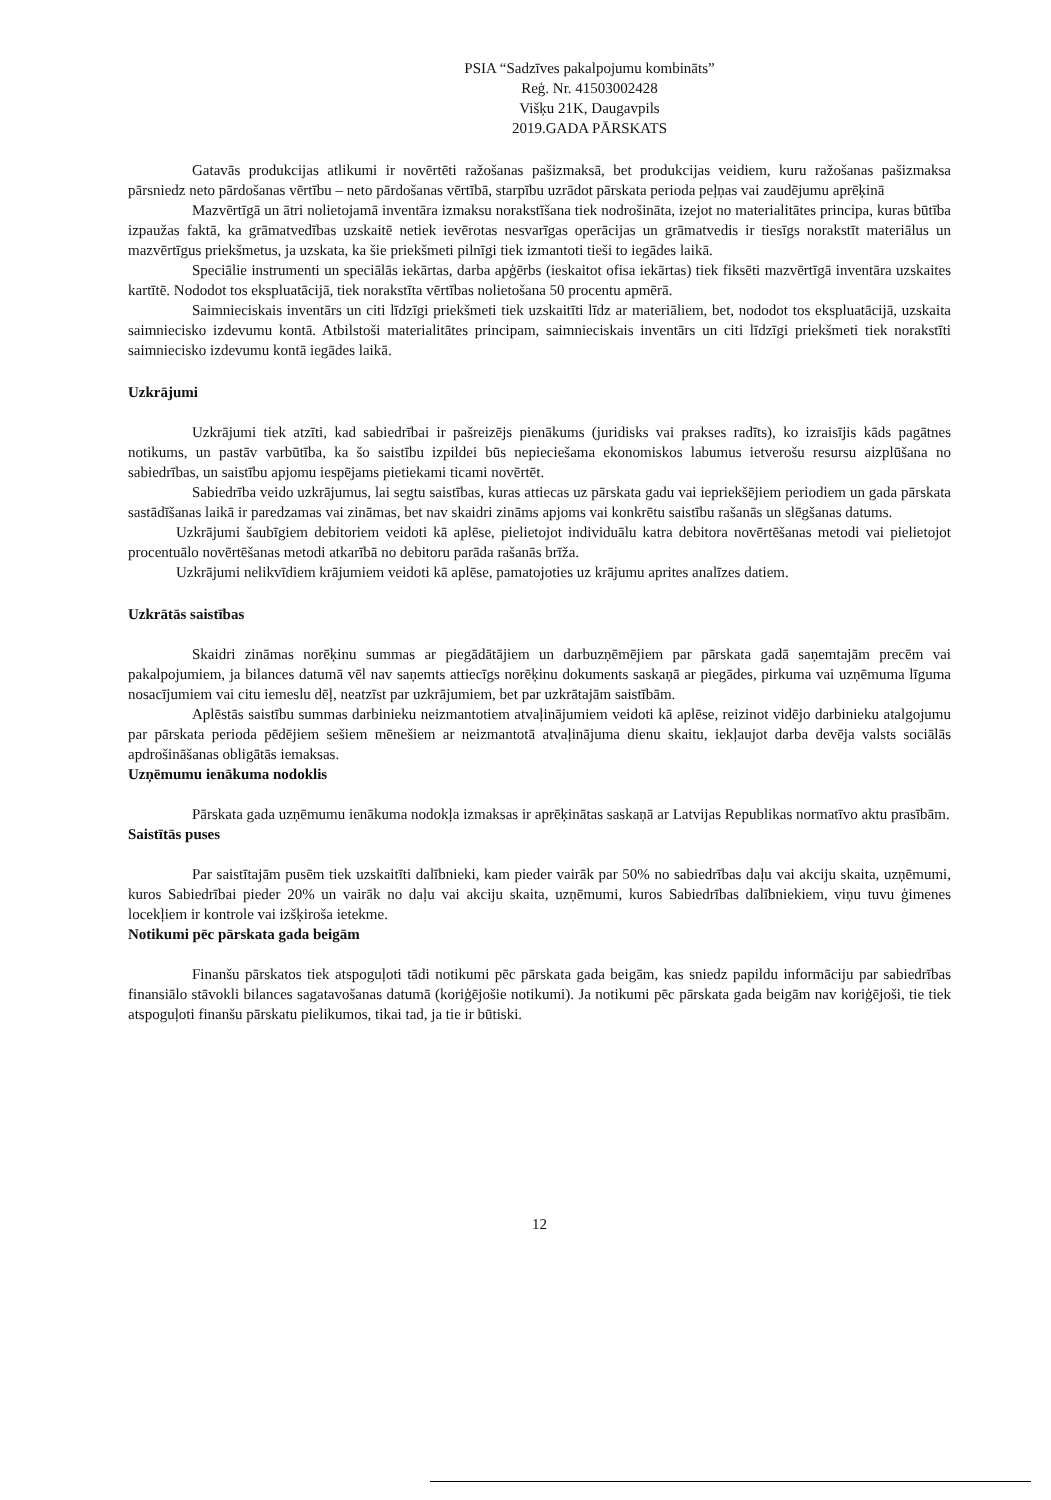PSIA “Sadzīves pakalpojumu kombināts”
Reģ. Nr. 41503002428
Višķu 21K, Daugavpils
2019.GADA PĀRSKATS
Gatavās produkcijas atlikumi ir novērtēti ražošanas pašizmaksā, bet produkcijas veidiem, kuru ražošanas pašizmaksa pārsniedz neto pārdošanas vērtību – neto pārdošanas vērtībā, starpību uzrādot pārskata perioda peļņas vai zaudējumu aprēķinā
Mazvērtīgā un ātri nolietojamā inventāra izmaksu norakstīšana tiek nodrošināta, izejot no materialitātes principa, kuras būtība izpaužas faktā, ka grāmatvedības uzskaitē netiek ievērotas nesvarīgas operācijas un grāmatvedis ir tiesīgs norakstīt materiālus un mazvērtīgus priekšmetus, ja uzskata, ka šie priekšmeti pilnīgi tiek izmantoti tieši to iegādes laikā.
Speciālie instrumenti un speciālās iekārtas, darba apģērbs (ieskaitot ofisa iekārtas) tiek fiksēti mazvērtīgā inventāra uzskaites kartītē. Nododot tos ekspluatācijā, tiek norakstīta vērtības nolietošana 50 procentu apmērā.
Saimnieciskais inventārs un citi līdzīgi priekšmeti tiek uzskaitīti līdz ar materiāliem, bet, nododot tos ekspluatācijā, uzskaita saimniecisko izdevumu kontā. Atbilstoši materialitātes principam, saimnieciskais inventārs un citi līdzīgi priekšmeti tiek norakstīti saimniecisko izdevumu kontā iegādes laikā.
Uzkrājumi
Uzkrājumi tiek atzīti, kad sabiedrībai ir pašreizējs pienākums (juridisks vai prakses radīts), ko izraisījis kāds pagātnes notikums, un pastāv varbūtība, ka šo saistību izpildei būs nepieciešama ekonomiskos labumus ietverošu resursu aizplūšana no sabiedrības, un saistību apjomu iespējams pietiekami ticami novērtēt.
Sabiedrība veido uzkrājumus, lai segtu saistības, kuras attiecas uz pārskata gadu vai iepriekšējiem periodiem un gada pārskata sastādīšanas laikā ir paredzamas vai zināmas, bet nav skaidri zināms apjoms vai konkrētu saistību rašanās un slēgšanas datums.
Uzkrājumi šaubīgiem debitoriem veidoti kā aplēse, pielietojot individuālu katra debitora novērtēšanas metodi vai pielietojot procentuālo novērtēšanas metodi atkarībā no debitoru parāda rašanās brīža.
Uzkrājumi nelikvīdiem krājumiem veidoti kā aplēse, pamatojoties uz krājumu aprites analīzes datiem.
Uzkrātās saistības
Skaidri zināmas norēķinu summas ar piegādātājiem un darbuzņēmējiem par pārskata gadā saņemtajām precēm vai pakalpojumiem, ja bilances datumā vēl nav saņemts attiecīgs norēķinu dokuments saskaņā ar piegādes, pirkuma vai uzņēmuma līguma nosacījumiem vai citu iemeslu dēļ, neatzīst par uzkrājumiem, bet par uzkrātajām saistībām.
Aplēstās saistību summas darbinieku neizmantotiem atvaļinājumiem veidoti kā aplēse, reizinot vidējo darbinieku atalgojumu par pārskata perioda pēdējiem sešiem mēnešiem ar neizmantotā atvaļinājuma dienu skaitu, iekļaujot darba devēja valsts sociālās apdrošināšanas obligātās iemaksas.
Uzņēmumu ienākuma nodoklis
Pārskata gada uzņēmumu ienākuma nodokļa izmaksas ir aprēķinātas saskaņā ar Latvijas Republikas normatīvo aktu prasībām.
Saistītās puses
Par saistītajām pusēm tiek uzskaitīti dalībnieki, kam pieder vairāk par 50% no sabiedrības daļu vai akciju skaita, uzņēmumi, kuros Sabiedrībai pieder 20% un vairāk no daļu vai akciju skaita, uzņēmumi, kuros Sabiedrības dalībniekiem, viņu tuvu ģimenes locekļiem ir kontrole vai izšķiroša ietekme.
Notikumi pēc pārskata gada beigām
Finanšu pārskatos tiek atspoguļoti tādi notikumi pēc pārskata gada beigām, kas sniedz papildu informāciju par sabiedrības finansiālo stāvokli bilances sagatavošanas datumā (koriģējošie notikumi). Ja notikumi pēc pārskata gada beigām nav koriģējoši, tie tiek atspoguļoti finanšu pārskatu pielikumos, tikai tad, ja tie ir būtiski.
12